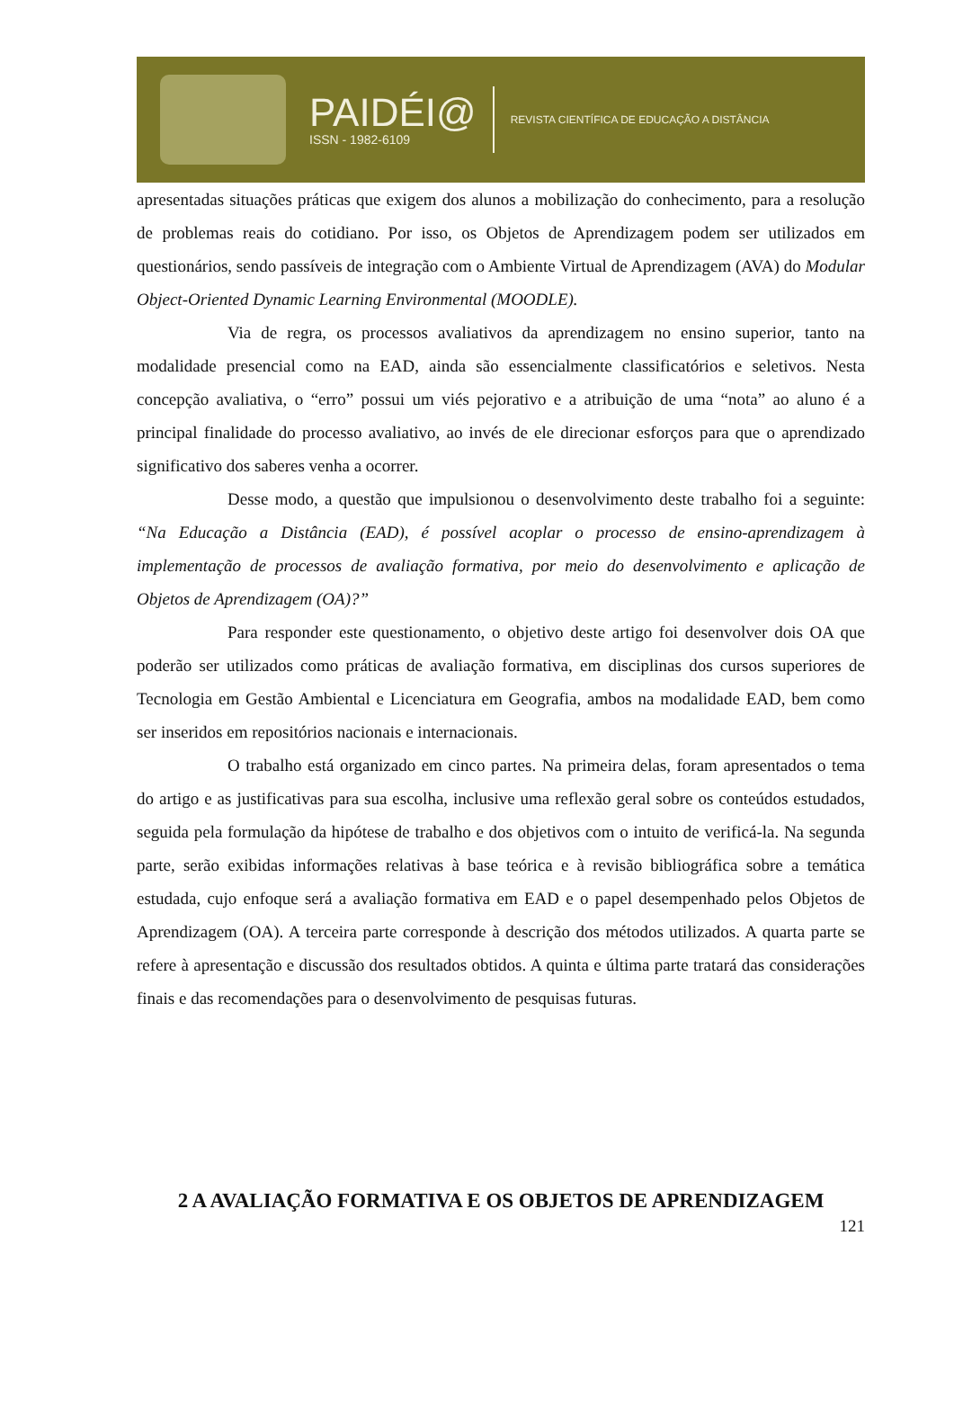PAIDÉI@
ISSN - 1982-6109
REVISTA CIENTÍFICA DE EDUCAÇÃO A DISTÂNCIA
apresentadas situações práticas que exigem dos alunos a mobilização do conhecimento, para a resolução de problemas reais do cotidiano. Por isso, os Objetos de Aprendizagem podem ser utilizados em questionários, sendo passíveis de integração com o Ambiente Virtual de Aprendizagem (AVA) do Modular Object-Oriented Dynamic Learning Environmental (MOODLE).
Via de regra, os processos avaliativos da aprendizagem no ensino superior, tanto na modalidade presencial como na EAD, ainda são essencialmente classificatórios e seletivos. Nesta concepção avaliativa, o “erro” possui um viés pejorativo e a atribuição de uma “nota” ao aluno é a principal finalidade do processo avaliativo, ao invés de ele direcionar esforços para que o aprendizado significativo dos saberes venha a ocorrer.
Desse modo, a questão que impulsionou o desenvolvimento deste trabalho foi a seguinte: “Na Educação a Distância (EAD), é possível acoplar o processo de ensino-aprendizagem à implementação de processos de avaliação formativa, por meio do desenvolvimento e aplicação de Objetos de Aprendizagem (OA)?”
Para responder este questionamento, o objetivo deste artigo foi desenvolver dois OA que poderão ser utilizados como práticas de avaliação formativa, em disciplinas dos cursos superiores de Tecnologia em Gestão Ambiental e Licenciatura em Geografia, ambos na modalidade EAD, bem como ser inseridos em repositórios nacionais e internacionais.
O trabalho está organizado em cinco partes. Na primeira delas, foram apresentados o tema do artigo e as justificativas para sua escolha, inclusive uma reflexão geral sobre os conteúdos estudados, seguida pela formulação da hipótese de trabalho e dos objetivos com o intuito de verificá-la. Na segunda parte, serão exibidas informações relativas à base teórica e à revisão bibliográfica sobre a temática estudada, cujo enfoque será a avaliação formativa em EAD e o papel desempenhado pelos Objetos de Aprendizagem (OA). A terceira parte corresponde à descrição dos métodos utilizados. A quarta parte se refere à apresentação e discussão dos resultados obtidos. A quinta e última parte tratará das considerações finais e das recomendações para o desenvolvimento de pesquisas futuras.
2 A AVALIAÇÃO FORMATIVA E OS OBJETOS DE APRENDIZAGEM
121